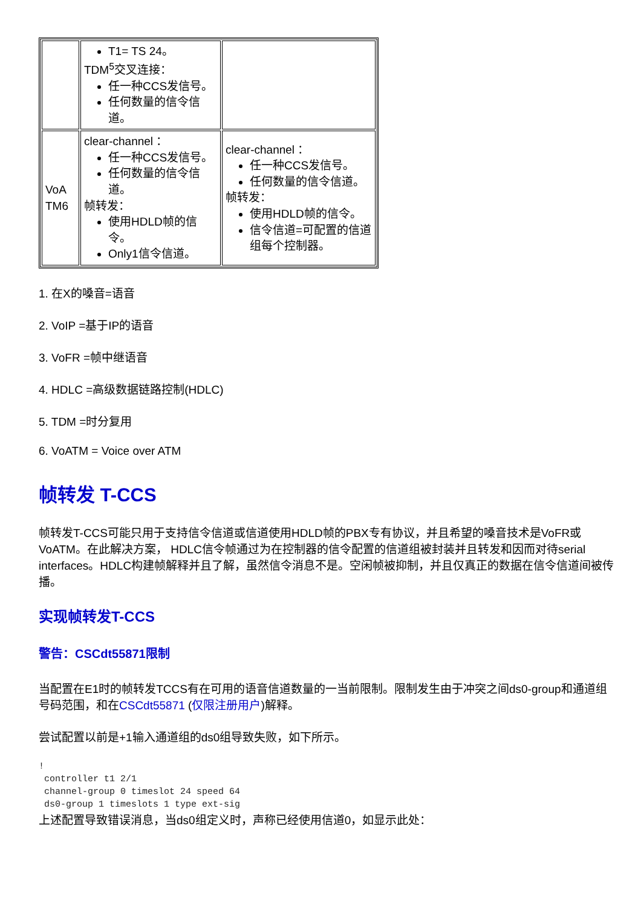| | T1= TS 24。 TDM<sup>5</sup>交叉连接： 任一种CCS发信号。 任何数量的信令信道。 | |
| VoA TM6 | clear-channel ： 任一种CCS发信号。 任何数量的信令信道。 帧转发： 使用HDLD帧的信令。 Only1信令信道。 | clear-channel ： 任一种CCS发信号。 任何数量的信令信道。 帧转发： 使用HDLD帧的信令。 信令信道=可配置的信道组每个控制器。 |
1. 在X的嗓音=语音
2. VoIP =基于IP的语音
3. VoFR =帧中继语音
4. HDLC =高级数据链路控制(HDLC)
5. TDM =时分复用
6. VoATM = Voice over ATM
帧转发 T-CCS
帧转发T-CCS可能只用于支持信令信道或信道使用HDLD帧的PBX专有协议，并且希望的嗓音技术是VoFR或VoATM。在此解决方案， HDLC信令帧通过为在控制器的信令配置的信道组被封装并且转发和因而对待serial interfaces。HDLC构建帧解释并且了解，虽然信令消息不是。空闲帧被抑制，并且仅真正的数据在信令信道间被传播。
实现帧转发T-CCS
警告：CSCdt55871限制
当配置在E1时的帧转发TCCS有在可用的语音信道数量的一当前限制。限制发生由于冲突之间ds0-group和通道组号码范围，和在CSCdt55871 (仅限注册用户)解释。
尝试配置以前是+1输入通道组的ds0组导致失败，如下所示。
!
 controller t1 2/1
 channel-group 0 timeslot 24 speed 64
 ds0-group 1 timeslots 1 type ext-sig
上述配置导致错误消息，当ds0组定义时，声称已经使用信道0，如显示此处：